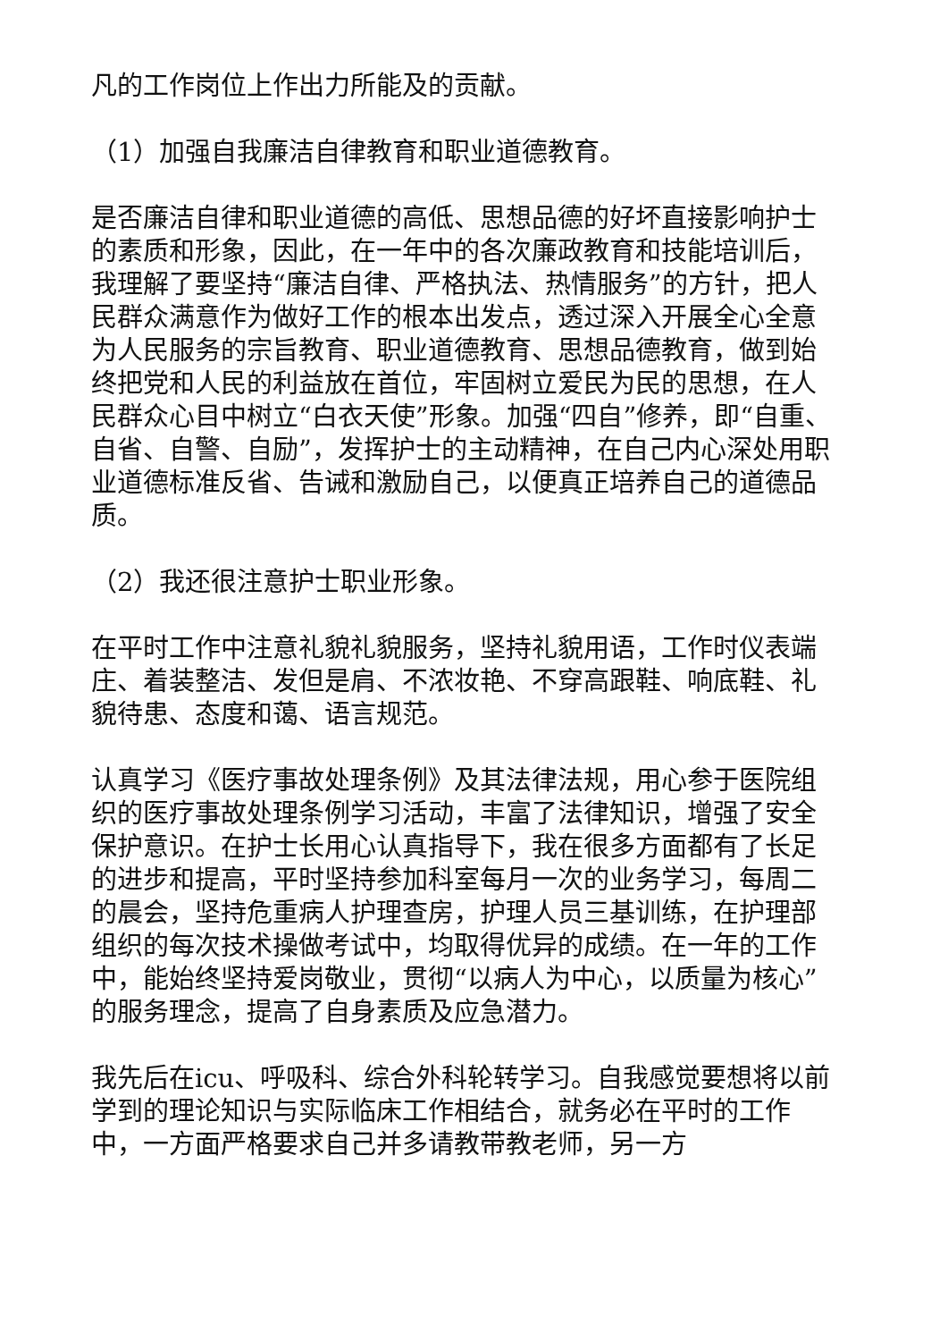凡的工作岗位上作出力所能及的贡献。
（1）加强自我廉洁自律教育和职业道德教育。
是否廉洁自律和职业道德的高低、思想品德的好坏直接影响护士的素质和形象，因此，在一年中的各次廉政教育和技能培训后，我理解了要坚持“廉洁自律、严格执法、热情服务”的方针，把人民群众满意作为做好工作的根本出发点，透过深入开展全心全意为人民服务的宗旨教育、职业道德教育、思想品德教育，做到始终把党和人民的利益放在首位，牢固树立爱民为民的思想，在人民群众心目中树立“白衣天使”形象。加强“四自”修养，即“自重、自省、自警、自励”，发挥护士的主动精神，在自己内心深处用职业道德标准反省、告诫和激励自己，以便真正培养自己的道德品质。
（2）我还很注意护士职业形象。
在平时工作中注意礼貌礼貌服务，坚持礼貌用语，工作时仪表端庄、着装整洁、发但是肩、不浓妆艳、不穿高跟鞋、响底鞋、礼貌待患、态度和蔼、语言规范。
认真学习《医疗事故处理条例》及其法律法规，用心参于医院组织的医疗事故处理条例学习活动，丰富了法律知识，增强了安全保护意识。在护士长用心认真指导下，我在很多方面都有了长足的进步和提高，平时坚持参加科室每月一次的业务学习，每周二的晨会，坚持危重病人护理查房，护理人员三基训练，在护理部组织的每次技术操做考试中，均取得优异的成绩。在一年的工作中，能始终坚持爱岗敬业，贯彻“以病人为中心，以质量为核心”的服务理念，提高了自身素质及应急潜力。
我先后在icu、呼吸科、综合外科轮转学习。自我感觉要想将以前学到的理论知识与实际临床工作相结合，就务必在平时的工作中，一方面严格要求自己并多请教带教老师，另一方